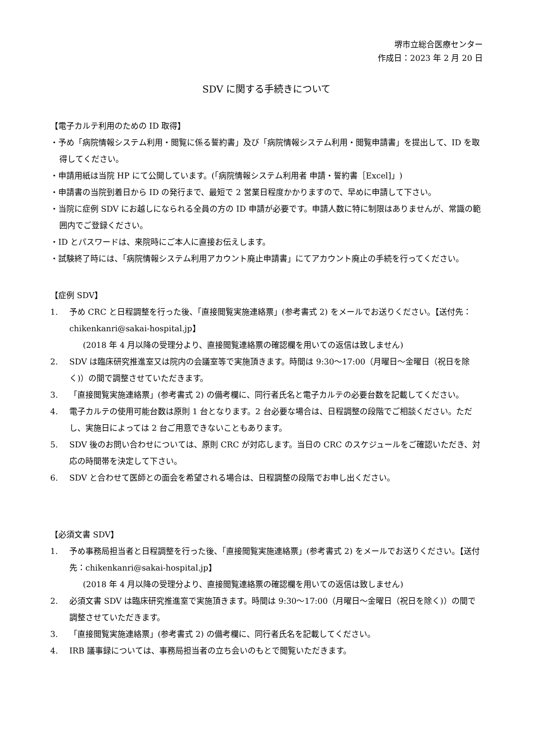堺市立総合医療センター
作成日：2023 年 2 月 20 日
SDV に関する手続きについて
【電子カルテ利用のための ID 取得】
・予め「病院情報システム利用・閲覧に係る誓約書」及び「病院情報システム利用・閲覧申請書」を提出して、ID を取得してください。
・申請用紙は当院 HP にて公開しています。(「病院情報システム利用者 申請・誓約書［Excel]」)
・申請書の当院到着日から ID の発行まで、最短で 2 営業日程度かかりますので、早めに申請して下さい。
・当院に症例 SDV にお越しになられる全員の方の ID 申請が必要です。申請人数に特に制限はありませんが、常識の範囲内でご登録ください。
・ID とパスワードは、来院時にご本人に直接お伝えします。
・試験終了時には、「病院情報システム利用アカウント廃止申請書」にてアカウント廃止の手続を行ってください。
【症例 SDV】
1. 予め CRC と日程調整を行った後、「直接閲覧実施連絡票」(参考書式 2) をメールでお送りください。【送付先：chikenkanri@sakai-hospital.jp】
(2018 年 4 月以降の受理分より、直接閲覧連絡票の確認欄を用いての返信は致しません)
2. SDV は臨床研究推進室又は院内の会議室等で実施頂きます。時間は 9:30～17:00（月曜日～金曜日（祝日を除く)）の間で調整させていただきます。
3. 「直接閲覧実施連絡票」(参考書式 2) の備考欄に、同行者氏名と電子カルテの必要台数を記載してください。
4. 電子カルテの使用可能台数は原則 1 台となります。2 台必要な場合は、日程調整の段階でご相談ください。ただし、実施日によっては 2 台ご用意できないこともあります。
5. SDV 後のお問い合わせについては、原則 CRC が対応します。当日の CRC のスケジュールをご確認いただき、対応の時間帯を決定して下さい。
6. SDV と合わせて医師との面会を希望される場合は、日程調整の段階でお申し出ください。
【必須文書 SDV】
1. 予め事務局担当者と日程調整を行った後、「直接閲覧実施連絡票」(参考書式 2) をメールでお送りください。【送付先：chikenkanri@sakai-hospital.jp】
(2018 年 4 月以降の受理分より、直接閲覧連絡票の確認欄を用いての返信は致しません)
2. 必須文書 SDV は臨床研究推進室で実施頂きます。時間は 9:30～17:00（月曜日～金曜日（祝日を除く)）の間で調整させていただきます。
3. 「直接閲覧実施連絡票」(参考書式 2) の備考欄に、同行者氏名を記載してください。
4. IRB 議事録については、事務局担当者の立ち会いのもとで閲覧いただきます。